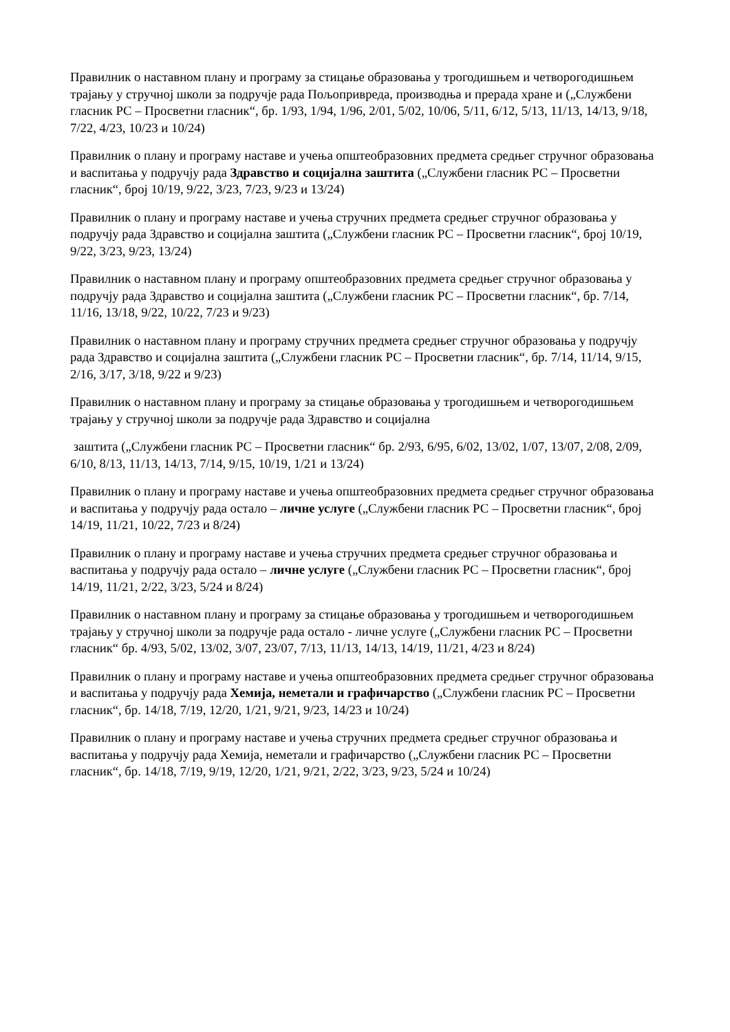Правилник о наставном плану и програму за стицање образовања у трогодишњем и четворогодишњем трајању у стручној школи за подручје рада Пољопривреда, производња и прерада хране и („Службени гласник РС – Просветни гласник“, бр. 1/93, 1/94, 1/96, 2/01, 5/02, 10/06, 5/11, 6/12, 5/13, 11/13, 14/13, 9/18, 7/22, 4/23, 10/23 и 10/24)
Правилник о плану и програму наставе и учења општеобразовних предмета средњег стручног образовања и васпитања у подручју рада Здравство и социјална заштита („Службени гласник РС – Просветни гласник“, број 10/19, 9/22, 3/23, 7/23, 9/23 и 13/24)
Правилник о плану и програму наставе и учења стручних предмета средњег стручног образовања у подручју рада Здравство и социјална заштита („Службени гласник РС – Просветни гласник“, број 10/19, 9/22, 3/23, 9/23, 13/24)
Правилник о наставном плану и програму општеобразовних предмета средњег стручног образовања у подручју рада Здравство и социјална заштита („Службени гласник РС – Просветни гласник“, бр. 7/14, 11/16, 13/18, 9/22, 10/22, 7/23 и 9/23)
Правилник о наставном плану и програму стручних предмета средњег стручног образовања у подручју рада Здравство и социјална заштита („Службени гласник РС – Просветни гласник“, бр. 7/14, 11/14, 9/15, 2/16, 3/17, 3/18, 9/22 и 9/23)
Правилник о наставном плану и програму за стицање образовања у трогодишњем и четворогодишњем трајању у стручној школи за подручје рада Здравство и социјална
заштита („Службени гласник РС – Просветни гласник“ бр. 2/93, 6/95, 6/02, 13/02, 1/07, 13/07, 2/08, 2/09, 6/10, 8/13, 11/13, 14/13, 7/14, 9/15, 10/19, 1/21 и 13/24)
Правилник о плану и програму наставе и учења општеобразовних предмета средњег стручног образовања и васпитања у подручју рада остало – личне услуге („Службени гласник РС – Просветни гласник“, број 14/19, 11/21, 10/22, 7/23 и 8/24)
Правилник о плану и програму наставе и учења стручних предмета средњег стручног образовања и васпитања у подручју рада остало – личне услуге („Службени гласник РС – Просветни гласник“, број 14/19, 11/21, 2/22, 3/23, 5/24 и 8/24)
Правилник о наставном плану и програму за стицање образовања у трогодишњем и четворогодишњем трајању у стручној школи за подручје рада остало - личне услуге („Службени гласник РС – Просветни гласник“ бр. 4/93, 5/02, 13/02, 3/07, 23/07, 7/13, 11/13, 14/13, 14/19, 11/21, 4/23 и 8/24)
Правилник о плану и програму наставе и учења општеобразовних предмета средњег стручног образовања и васпитања у подручју рада Хемија, неметали и графичарство („Службени гласник РС – Просветни гласник“, бр. 14/18, 7/19, 12/20, 1/21, 9/21, 9/23, 14/23 и 10/24)
Правилник о плану и програму наставе и учења стручних предмета средњег стручног образовања и васпитања у подручју рада Хемија, неметали и графичарство („Службени гласник РС – Просветни гласник“, бр. 14/18, 7/19, 9/19, 12/20, 1/21, 9/21, 2/22, 3/23, 9/23, 5/24 и 10/24)